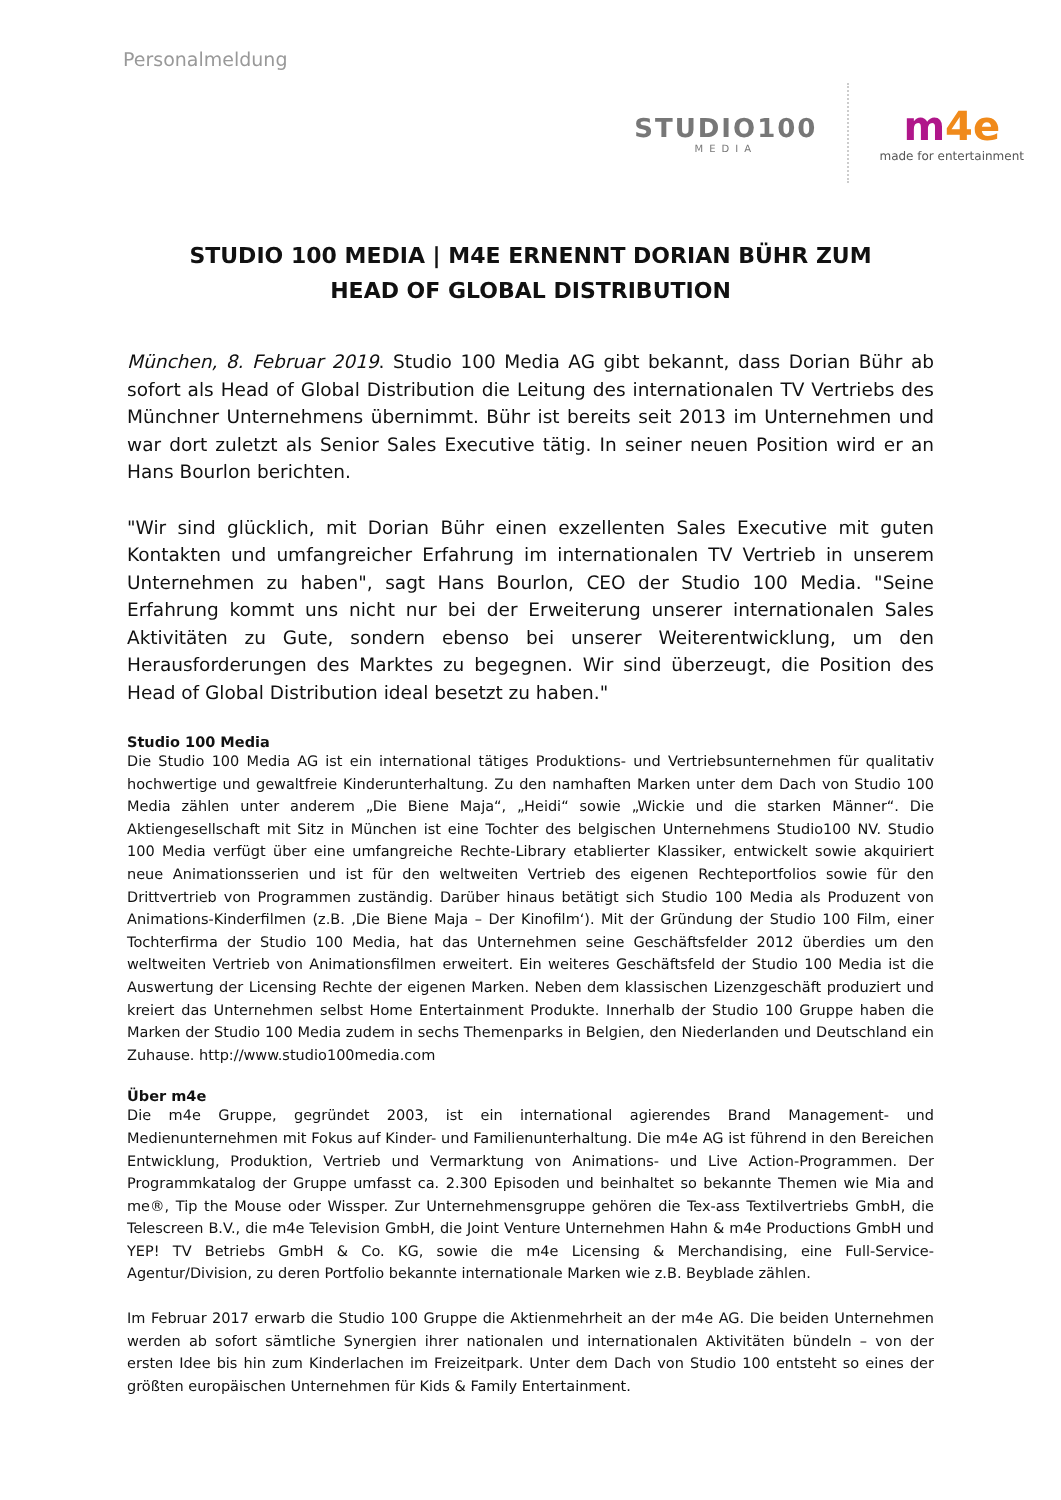Personalmeldung
STUDIO100
MEDIA
m4e
made for entertainment
STUDIO 100 MEDIA | M4E ERNENNT DORIAN BÜHR ZUM
HEAD OF GLOBAL DISTRIBUTION
München, 8. Februar 2019. Studio 100 Media AG gibt bekannt, dass Dorian Bühr ab sofort als Head of Global Distribution die Leitung des internationalen TV Vertriebs des Münchner Unternehmens übernimmt. Bühr ist bereits seit 2013 im Unternehmen und war dort zuletzt als Senior Sales Executive tätig. In seiner neuen Position wird er an Hans Bourlon berichten.
"Wir sind glücklich, mit Dorian Bühr einen exzellenten Sales Executive mit guten Kontakten und umfangreicher Erfahrung im internationalen TV Vertrieb in unserem Unternehmen zu haben", sagt Hans Bourlon, CEO der Studio 100 Media. "Seine Erfahrung kommt uns nicht nur bei der Erweiterung unserer internationalen Sales Aktivitäten zu Gute, sondern ebenso bei unserer Weiterentwicklung, um den Herausforderungen des Marktes zu begegnen. Wir sind überzeugt, die Position des Head of Global Distribution ideal besetzt zu haben."
Studio 100 Media
Die Studio 100 Media AG ist ein international tätiges Produktions- und Vertriebsunternehmen für qualitativ hochwertige und gewaltfreie Kinderunterhaltung. Zu den namhaften Marken unter dem Dach von Studio 100 Media zählen unter anderem „Die Biene Maja“, „Heidi“ sowie „Wickie und die starken Männer“. Die Aktiengesellschaft mit Sitz in München ist eine Tochter des belgischen Unternehmens Studio100 NV. Studio 100 Media verfügt über eine umfangreiche Rechte-Library etablierter Klassiker, entwickelt sowie akquiriert neue Animationsserien und ist für den weltweiten Vertrieb des eigenen Rechteportfolios sowie für den Drittvertrieb von Programmen zuständig. Darüber hinaus betätigt sich Studio 100 Media als Produzent von Animations-Kinderfilmen (z.B. ‚Die Biene Maja – Der Kinofilm‘). Mit der Gründung der Studio 100 Film, einer Tochterfirma der Studio 100 Media, hat das Unternehmen seine Geschäftsfelder 2012 überdies um den weltweiten Vertrieb von Animationsfilmen erweitert. Ein weiteres Geschäftsfeld der Studio 100 Media ist die Auswertung der Licensing Rechte der eigenen Marken. Neben dem klassischen Lizenzgeschäft produziert und kreiert das Unternehmen selbst Home Entertainment Produkte. Innerhalb der Studio 100 Gruppe haben die Marken der Studio 100 Media zudem in sechs Themenparks in Belgien, den Niederlanden und Deutschland ein Zuhause. http://www.studio100media.com
Über m4e
Die m4e Gruppe, gegründet 2003, ist ein international agierendes Brand Management- und Medienunternehmen mit Fokus auf Kinder- und Familienunterhaltung. Die m4e AG ist führend in den Bereichen Entwicklung, Produktion, Vertrieb und Vermarktung von Animations- und Live Action-Programmen. Der Programmkatalog der Gruppe umfasst ca. 2.300 Episoden und beinhaltet so bekannte Themen wie Mia and me®, Tip the Mouse oder Wissper. Zur Unternehmensgruppe gehören die Tex-ass Textilvertriebs GmbH, die Telescreen B.V., die m4e Television GmbH, die Joint Venture Unternehmen Hahn & m4e Productions GmbH und YEP! TV Betriebs GmbH & Co. KG, sowie die m4e Licensing & Merchandising, eine Full-Service-Agentur/Division, zu deren Portfolio bekannte internationale Marken wie z.B. Beyblade zählen.
Im Februar 2017 erwarb die Studio 100 Gruppe die Aktienmehrheit an der m4e AG. Die beiden Unternehmen werden ab sofort sämtliche Synergien ihrer nationalen und internationalen Aktivitäten bündeln – von der ersten Idee bis hin zum Kinderlachen im Freizeitpark. Unter dem Dach von Studio 100 entsteht so eines der größten europäischen Unternehmen für Kids & Family Entertainment.